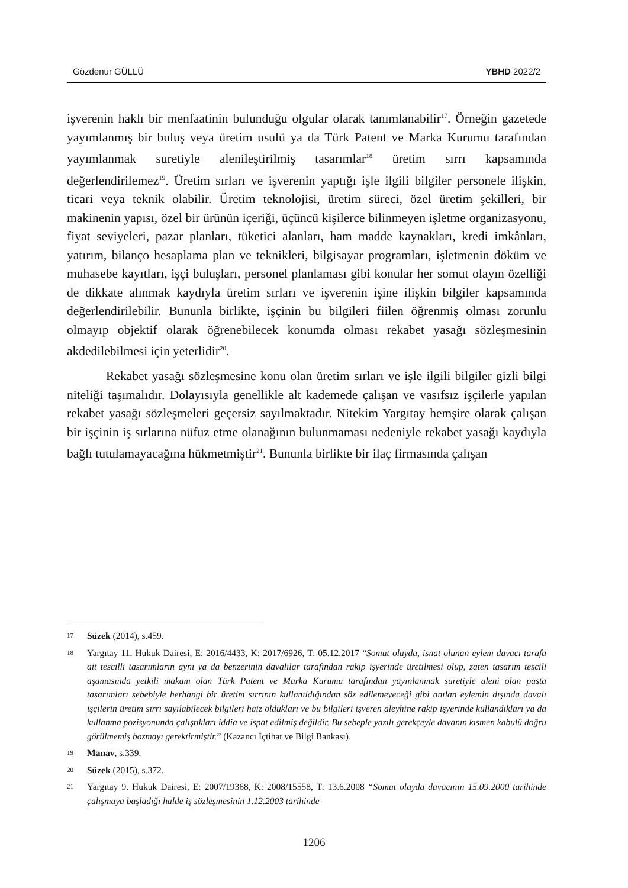Gözdenur GÜLLÜ YBHD 2022/2
işverenin haklı bir menfaatinin bulunduğu olgular olarak tanımlanabilir<sup>17</sup>. Örneğin gazetede yayımlanmış bir buluş veya üretim usulü ya da Türk Patent ve Marka Kurumu tarafından yayımlanmak suretiyle alenileştirilmiş tasarımlar<sup>18</sup> üretim sırrı kapsamında değerlendirilemez<sup>19</sup>. Üretim sırları ve işverenin yaptığı işle ilgili bilgiler personele ilişkin, ticari veya teknik olabilir. Üretim teknolojisi, üretim süreci, özel üretim şekilleri, bir makinenin yapısı, özel bir ürünün içeriği, üçüncü kişilerce bilinmeyen işletme organizasyonu, fiyat seviyeleri, pazar planları, tüketici alanları, ham madde kaynakları, kredi imkânları, yatırım, bilanço hesaplama plan ve teknikleri, bilgisayar programları, işletmenin döküm ve muhasebe kayıtları, işçi buluşları, personel planlaması gibi konular her somut olayın özelliği de dikkate alınmak kaydıyla üretim sırları ve işverenin işine ilişkin bilgiler kapsamında değerlendirilebilir. Bununla birlikte, işçinin bu bilgileri fiilen öğrenmiş olması zorunlu olmayıp objektif olarak öğrenebilecek konumda olması rekabet yasağı sözleşmesinin akdedilebilmesi için yeterlidir<sup>20</sup>.
Rekabet yasağı sözleşmesine konu olan üretim sırları ve işle ilgili bilgiler gizli bilgi niteliği taşımalıdır. Dolayısıyla genellikle alt kademede çalışan ve vasıfsız işçilerle yapılan rekabet yasağı sözleşmeleri geçersiz sayılmaktadır. Nitekim Yargıtay hemşire olarak çalışan bir işçinin iş sırlarına nüfuz etme olanağının bulunmaması nedeniyle rekabet yasağı kaydıyla bağlı tutulamayacağına hükmetmiştir<sup>21</sup>. Bununla birlikte bir ilaç firmasında çalışan
17 Süzek (2014), s.459.
18 Yargıtay 11. Hukuk Dairesi, E: 2016/4433, K: 2017/6926, T: 05.12.2017 “Somut olayda, isnat olunan eylem davacı tarafa ait tescilli tasarımların aynı ya da benzerinin davalılar tarafından rakip işyerinde üretilmesi olup, zaten tasarım tescili aşamasında yetkili makam olan Türk Patent ve Marka Kurumu tarafından yayınlanmak suretiyle aleni olan pasta tasarımları sebebiyle herhangi bir üretim sırrının kullanıldığından söz edilemeyeceği gibi anılan eylemin dışında davalı işçilerin üretim sırrı sayılabilecek bilgileri haiz oldukları ve bu bilgileri işveren aleyhine rakip işyerinde kullandıkları ya da kullanma pozisyonunda çalıştıkları iddia ve ispat edilmiş değildir. Bu sebeple yazılı gerekçeyle davanın kısmen kabulü doğru görülmemiş bozmayı gerektirmiştir.” (Kazancı İçtihat ve Bilgi Bankası).
19 Manav, s.339.
20 Süzek (2015), s.372.
21 Yargıtay 9. Hukuk Dairesi, E: 2007/19368, K: 2008/15558, T: 13.6.2008 “Somut olayda davacının 15.09.2000 tarihinde çalışmaya başladığı halde iş sözleşmesinin 1.12.2003 tarihinde
1206